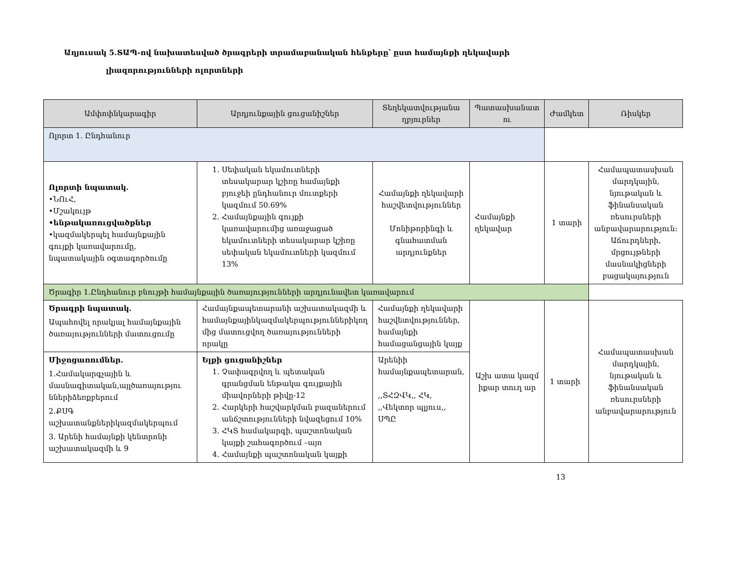Աղյուսակ 5.ՏԱՊ-ով նախատեսված ծրագրերի տրամաբանական հենքերը՝ ըստ համայնքի ղեկավարի
լիազորությունների ոլորտների
| Ամփոփնկարագիր | Արդյունքային ցուցանիշներ | Տեղեկատվությանա ղբյուրներ | Պատասխանատ ու | | Ժամկետ | Ռիսկեր |
| --- | --- | --- | --- | --- | --- | --- |
| Ոլորտ 1. Ընդհանուր | | | | | | |
| Ոլորտի նպատակ. •ՆՈւՀ, •Մշակույթ •ենթակառուցվածքներ •կազմակերպել համայնքային գույքի կառավարումը, նպատակային օգտագործումը | 1. Սեփական եկամուտների տեսակարար կշիռը համայնքի բյուջեի ընդհանուր մուտքերի կազմում 50.69% 2. Համայնքային գույքի կառավարումից առաջացած եկամուտների տեսակարար կշիռը սեփական եկամուտների կազմում 13% | Համայնքի ղեկավարի հաշվետվություններ Մոնիթորինգի և գնահատման արդյունքներ | Համայնքի ղեկավար | | 1 տարի | Համապատասխան մարդկային, նյութական և ֆինանսական ռեսուրսների անբավարարություն։ Աճուրդների, մրցույթների մասնակիցների բացակայություն |
| Ծրագիր 1.Ընդհանուր բնույթի համայնքային ծառայությունների արդյունավետ կառավարում | | | | | | |
| Ծրագրի նպատակ. Ապահովել որակյալ համայնքային ծառայությունների մատուցումը | Համայնքապետարանի աշխատակազմի և համայնքայինկազմակերպություններիկող մից մատուցվող ծառայությունների որակը | Համայնքի ղեկավարի հաշվետվություններ, համայնքի համացանցային կայք | | Աշխ ատա կազմ իքար տուղ ար | 1 տարի | Համապատասխան մարդկային, նյութական և ֆինանսական ռեսուրսների անբավարարություն |
| Միջոցառումներ. 1.Համակարգչային և մասնագիտական,այլծառայությու ններիձեռքբերում 2.ՔՍԳ աշխատանքներիկազմակերպում 3. Արենի համայնքի կենտրոնի աշխատակազմի և 9 | Ելքի ցուցանիշներ 1. Չափագրվող և պետական գրանցման ենթակա գույքային միավորների թիվը-12 2. Հարկերի հաշվարկման բազաներում անճշտությունների նվազեցում 10% 3. ՀԿՏ համակարգի, պաշտոնական կայքի շահագործում –այո 4. Համայնքի պաշտոնական կայքի | Արենիի համայնքապետարան, ,,ՏՀԶՎԿ,, ՀԿ, ,,Վեկտոր պլյուս,, ՍՊԸ | | | | |
13